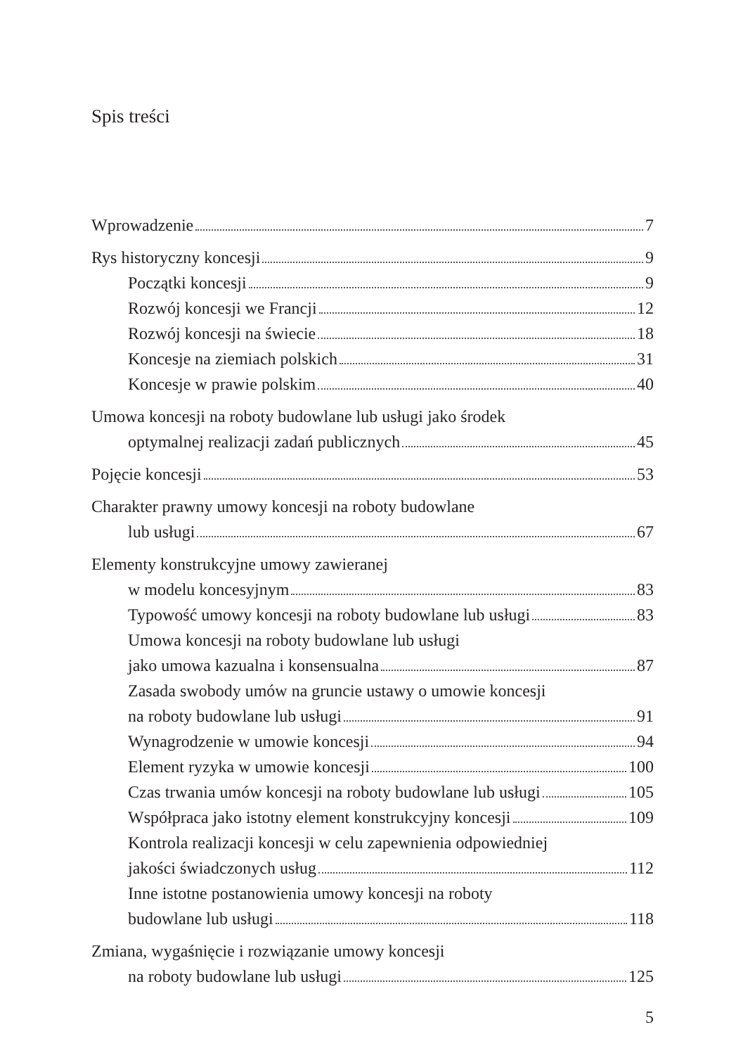Spis treści
Wprowadzenie 7
Rys historyczny koncesji 9
Początki koncesji 9
Rozwój koncesji we Francji 12
Rozwój koncesji na świecie 18
Koncesje na ziemiach polskich 31
Koncesje w prawie polskim 40
Umowa koncesji na roboty budowlane lub usługi jako środek
optymalnej realizacji zadań publicznych 45
Pojęcie koncesji 53
Charakter prawny umowy koncesji na roboty budowlane
lub usługi 67
Elementy konstrukcyjne umowy zawieranej
w modelu koncesyjnym 83
Typowość umowy koncesji na roboty budowlane lub usługi 83
Umowa koncesji na roboty budowlane lub usługi
jako umowa kazualna i konsensualna 87
Zasada swobody umów na gruncie ustawy o umowie koncesji
na roboty budowlane lub usługi 91
Wynagrodzenie w umowie koncesji 94
Element ryzyka w umowie koncesji 100
Czas trwania umów koncesji na roboty budowlane lub usługi 105
Współpraca jako istotny element konstrukcyjny koncesji 109
Kontrola realizacji koncesji w celu zapewnienia odpowiedniej
jakości świadczonych usług 112
Inne istotne postanowienia umowy koncesji na roboty
budowlane lub usługi 118
Zmiana, wygaśnięcie i rozwiązanie umowy koncesji
na roboty budowlane lub usługi 125
5